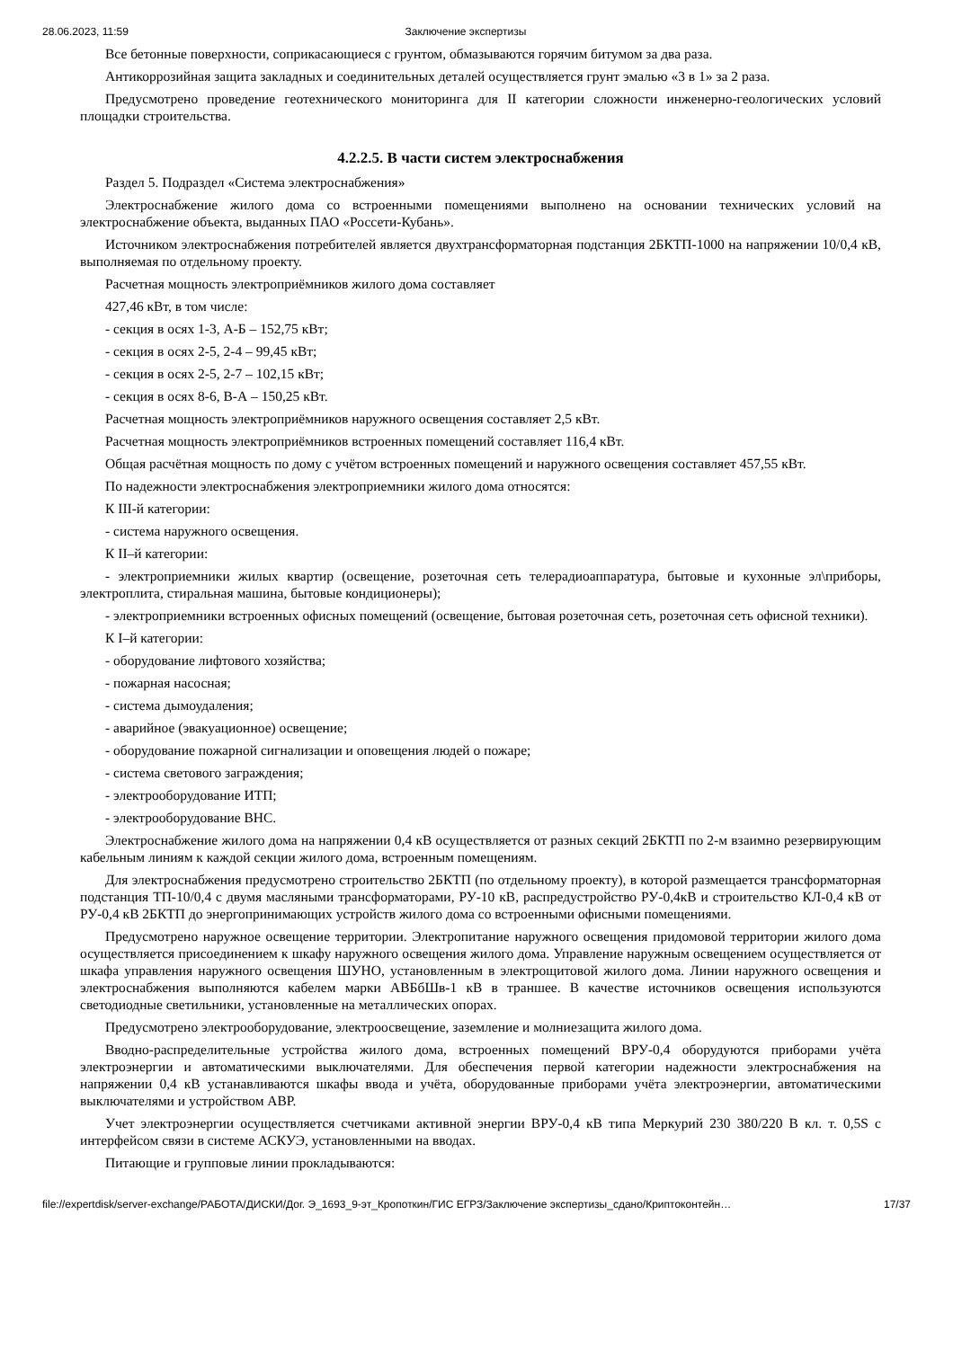28.06.2023, 11:59 Заключение экспертизы
Все бетонные поверхности, соприкасающиеся с грунтом, обмазываются горячим битумом за два раза.
Антикоррозийная защита закладных и соединительных деталей осуществляется грунт эмалью «3 в 1» за 2 раза.
Предусмотрено проведение геотехнического мониторинга для II категории сложности инженерно-геологических условий площадки строительства.
4.2.2.5. В части систем электроснабжения
Раздел 5. Подраздел «Система электроснабжения»
Электроснабжение жилого дома со встроенными помещениями выполнено на основании технических условий на электроснабжение объекта, выданных ПАО «Россети-Кубань».
Источником электроснабжения потребителей является двухтрансформаторная подстанция 2БКТП-1000 на напряжении 10/0,4 кВ, выполняемая по отдельному проекту.
Расчетная мощность электроприёмников жилого дома составляет
427,46 кВт, в том числе:
- секция в осях 1-3, А-Б – 152,75 кВт;
- секция в осях 2-5, 2-4 – 99,45 кВт;
- секция в осях 2-5, 2-7 – 102,15 кВт;
- секция в осях 8-6, В-А – 150,25 кВт.
Расчетная мощность электроприёмников наружного освещения составляет 2,5 кВт.
Расчетная мощность электроприёмников встроенных помещений составляет 116,4 кВт.
Общая расчётная мощность по дому с учётом встроенных помещений и наружного освещения составляет 457,55 кВт.
По надежности электроснабжения электроприемники жилого дома относятся:
К III-й категории:
- система наружного освещения.
К II–й категории:
- электроприемники жилых квартир (освещение, розеточная сеть телерадиоаппаратура, бытовые и кухонные эл\приборы, электроплита, стиральная машина, бытовые кондиционеры);
- электроприемники встроенных офисных помещений (освещение, бытовая розеточная сеть, розеточная сеть офисной техники).
К I–й категории:
- оборудование лифтового хозяйства;
- пожарная насосная;
- система дымоудаления;
- аварийное (эвакуационное) освещение;
- оборудование пожарной сигнализации и оповещения людей о пожаре;
- система светового заграждения;
- электрооборудование ИТП;
- электрооборудование ВНС.
Электроснабжение жилого дома на напряжении 0,4 кВ осуществляется от разных секций 2БКТП по 2-м взаимно резервирующим кабельным линиям к каждой секции жилого дома, встроенным помещениям.
Для электроснабжения предусмотрено строительство 2БКТП (по отдельному проекту), в которой размещается трансформаторная подстанция ТП-10/0,4 с двумя масляными трансформаторами, РУ-10 кВ, распредустройство РУ-0,4кВ и строительство КЛ-0,4 кВ от РУ-0,4 кВ 2БКТП до энергопринимающих устройств жилого дома со встроенными офисными помещениями.
Предусмотрено наружное освещение территории. Электропитание наружного освещения придомовой территории жилого дома осуществляется присоединением к шкафу наружного освещения жилого дома. Управление наружным освещением осуществляется от шкафа управления наружного освещения ШУНО, установленным в электрощитовой жилого дома. Линии наружного освещения и электроснабжения выполняются кабелем марки АВБбШв-1 кВ в траншее. В качестве источников освещения используются светодиодные светильники, установленные на металлических опорах.
Предусмотрено электрооборудование, электроосвещение, заземление и молниезащита жилого дома.
Вводно-распределительные устройства жилого дома, встроенных помещений ВРУ-0,4 оборудуются приборами учёта электроэнергии и автоматическими выключателями. Для обеспечения первой категории надежности электроснабжения на напряжении 0,4 кВ устанавливаются шкафы ввода и учёта, оборудованные приборами учёта электроэнергии, автоматическими выключателями и устройством АВР.
Учет электроэнергии осуществляется счетчиками активной энергии ВРУ-0,4 кВ типа Меркурий 230 380/220 В кл. т. 0,5S с интерфейсом связи в системе АСКУЭ, установленными на вводах.
Питающие и групповые линии прокладываются:
file://expertdisk/server-exchange/РАБОТА/ДИСКИ/Дог. Э_1693_9-эт_Кропоткин/ГИС ЕГРЗ/Заключение экспертизы_сдано/Криптоконтейн… 17/37